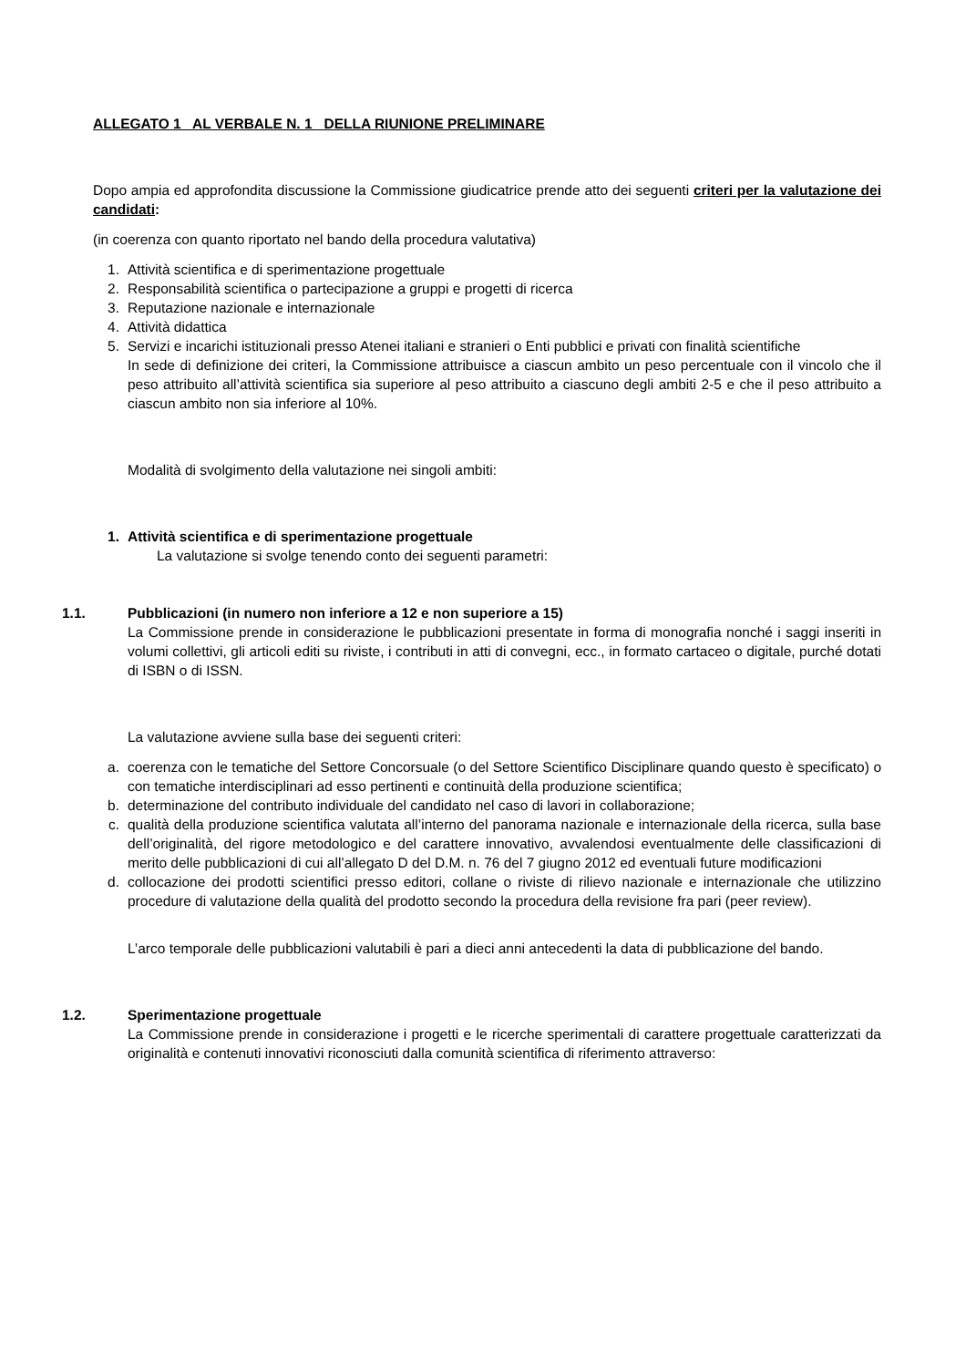ALLEGATO 1 AL VERBALE N. 1 DELLA RIUNIONE PRELIMINARE
Dopo ampia ed approfondita discussione la Commissione giudicatrice prende atto dei seguenti criteri per la valutazione dei candidati:
(in coerenza con quanto riportato nel bando della procedura valutativa)
1. Attività scientifica e di sperimentazione progettuale
2. Responsabilità scientifica o partecipazione a gruppi e progetti di ricerca
3. Reputazione nazionale e internazionale
4. Attività didattica
5. Servizi e incarichi istituzionali presso Atenei italiani e stranieri o Enti pubblici e privati con finalità scientifiche
In sede di definizione dei criteri, la Commissione attribuisce a ciascun ambito un peso percentuale con il vincolo che il peso attribuito all’attività scientifica sia superiore al peso attribuito a ciascuno degli ambiti 2-5 e che il peso attribuito a ciascun ambito non sia inferiore al 10%.
Modalità di svolgimento della valutazione nei singoli ambiti:
1. Attività scientifica e di sperimentazione progettuale
La valutazione si svolge tenendo conto dei seguenti parametri:
1.1. Pubblicazioni (in numero non inferiore a 12 e non superiore a 15)
La Commissione prende in considerazione le pubblicazioni presentate in forma di monografia nonché i saggi inseriti in volumi collettivi, gli articoli editi su riviste, i contributi in atti di convegni, ecc., in formato cartaceo o digitale, purché dotati di ISBN o di ISSN.
La valutazione avviene sulla base dei seguenti criteri:
a. coerenza con le tematiche del Settore Concorsuale (o del Settore Scientifico Disciplinare quando questo è specificato) o con tematiche interdisciplinari ad esso pertinenti e continuità della produzione scientifica;
b. determinazione del contributo individuale del candidato nel caso di lavori in collaborazione;
c. qualità della produzione scientifica valutata all’interno del panorama nazionale e internazionale della ricerca, sulla base dell’originalità, del rigore metodologico e del carattere innovativo, avvalendosi eventualmente delle classificazioni di merito delle pubblicazioni di cui all’allegato D del D.M. n. 76 del 7 giugno 2012 ed eventuali future modificazioni
d. collocazione dei prodotti scientifici presso editori, collane o riviste di rilievo nazionale e internazionale che utilizzino procedure di valutazione della qualità del prodotto secondo la procedura della revisione fra pari (peer review).
L’arco temporale delle pubblicazioni valutabili è pari a dieci anni antecedenti la data di pubblicazione del bando.
1.2. Sperimentazione progettuale
La Commissione prende in considerazione i progetti e le ricerche sperimentali di carattere progettuale caratterizzati da originalità e contenuti innovativi riconosciuti dalla comunità scientifica di riferimento attraverso: